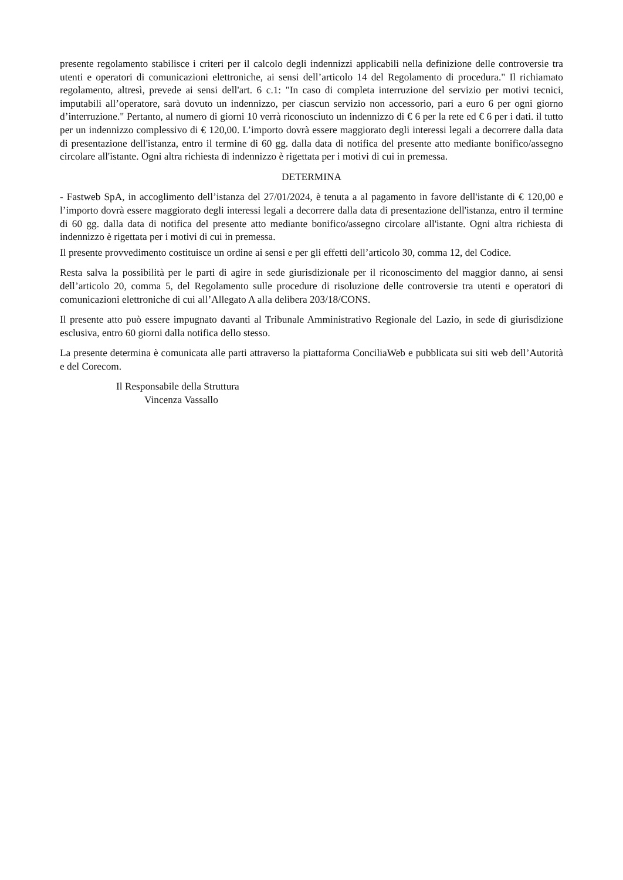presente regolamento stabilisce i criteri per il calcolo degli indennizzi applicabili nella definizione delle controversie tra utenti e operatori di comunicazioni elettroniche, ai sensi dell’articolo 14 del Regolamento di procedura." Il richiamato regolamento, altresì, prevede ai sensi dell'art. 6 c.1: "In caso di completa interruzione del servizio per motivi tecnici, imputabili all’operatore, sarà dovuto un indennizzo, per ciascun servizio non accessorio, pari a euro 6 per ogni giorno d’interruzione." Pertanto, al numero di giorni 10 verrà riconosciuto un indennizzo di € 6 per la rete ed € 6 per i dati. il tutto per un indennizzo complessivo di € 120,00. L’importo dovrà essere maggiorato degli interessi legali a decorrere dalla data di presentazione dell'istanza, entro il termine di 60 gg. dalla data di notifica del presente atto mediante bonifico/assegno circolare all'istante. Ogni altra richiesta di indennizzo è rigettata per i motivi di cui in premessa.
DETERMINA
- Fastweb SpA, in accoglimento dell’istanza del 27/01/2024, è tenuta a al pagamento in favore dell'istante di € 120,00 e l’importo dovrà essere maggiorato degli interessi legali a decorrere dalla data di presentazione dell'istanza, entro il termine di 60 gg. dalla data di notifica del presente atto mediante bonifico/assegno circolare all'istante. Ogni altra richiesta di indennizzo è rigettata per i motivi di cui in premessa.
Il presente provvedimento costituisce un ordine ai sensi e per gli effetti dell’articolo 30, comma 12, del Codice.
Resta salva la possibilità per le parti di agire in sede giurisdizionale per il riconoscimento del maggior danno, ai sensi dell’articolo 20, comma 5, del Regolamento sulle procedure di risoluzione delle controversie tra utenti e operatori di comunicazioni elettroniche di cui all’Allegato A alla delibera 203/18/CONS.
Il presente atto può essere impugnato davanti al Tribunale Amministrativo Regionale del Lazio, in sede di giurisdizione esclusiva, entro 60 giorni dalla notifica dello stesso.
La presente determina è comunicata alle parti attraverso la piattaforma ConciliaWeb e pubblicata sui siti web dell’Autorità e del Corecom.
Il Responsabile della Struttura
Vincenza Vassallo